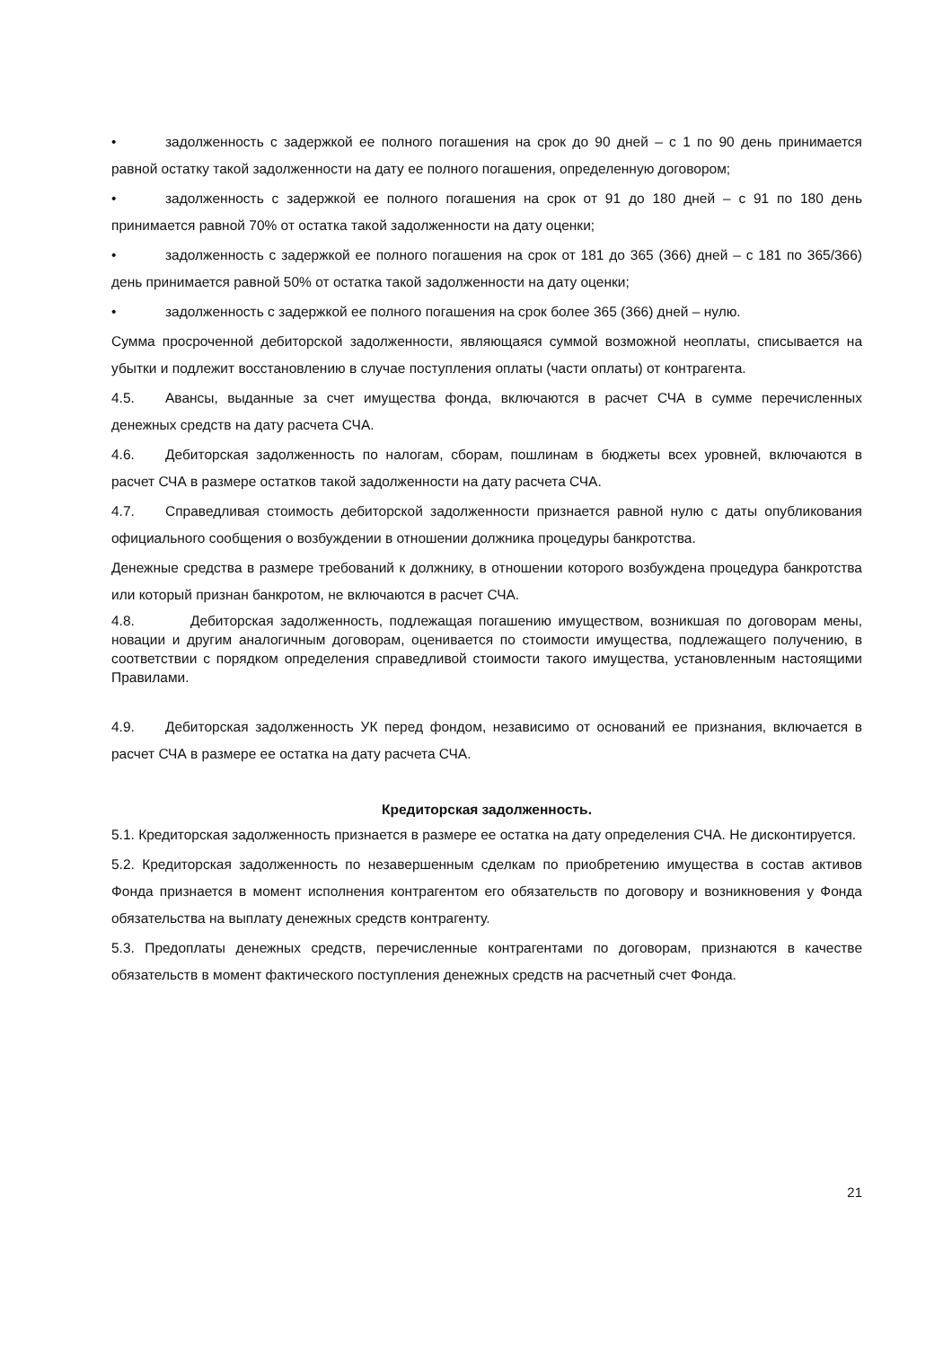• задолженность с задержкой ее полного погашения на срок до 90 дней – с 1 по 90 день принимается равной остатку такой задолженности на дату ее полного погашения, определенную договором;
• задолженность с задержкой ее полного погашения на срок от 91 до 180 дней – с 91 по 180 день принимается равной 70% от остатка такой задолженности на дату оценки;
• задолженность с задержкой ее полного погашения на срок от 181 до 365 (366) дней – с 181 по 365/366) день принимается равной 50% от остатка такой задолженности на дату оценки;
• задолженность с задержкой ее полного погашения на срок более 365 (366) дней – нулю.
Сумма просроченной дебиторской задолженности, являющаяся суммой возможной неоплаты, списывается на убытки и подлежит восстановлению в случае поступления оплаты (части оплаты) от контрагента.
4.5. Авансы, выданные за счет имущества фонда, включаются в расчет СЧА в сумме перечисленных денежных средств на дату расчета СЧА.
4.6. Дебиторская задолженность по налогам, сборам, пошлинам в бюджеты всех уровней, включаются в расчет СЧА в размере остатков такой задолженности на дату расчета СЧА.
4.7. Справедливая стоимость дебиторской задолженности признается равной нулю с даты опубликования официального сообщения о возбуждении в отношении должника процедуры банкротства.
Денежные средства в размере требований к должнику, в отношении которого возбуждена процедура банкротства или который признан банкротом, не включаются в расчет СЧА.
4.8. Дебиторская задолженность, подлежащая погашению имуществом, возникшая по договорам мены, новации и другим аналогичным договорам, оценивается по стоимости имущества, подлежащего получению, в соответствии с порядком определения справедливой стоимости такого имущества, установленным настоящими Правилами.
4.9. Дебиторская задолженность УК перед фондом, независимо от оснований ее признания, включается в расчет СЧА в размере ее остатка на дату расчета СЧА.
Кредиторская задолженность.
5.1. Кредиторская задолженность признается в размере ее остатка на дату определения СЧА. Не дисконтируется.
5.2. Кредиторская задолженность по незавершенным сделкам по приобретению имущества в состав активов Фонда признается в момент исполнения контрагентом его обязательств по договору и возникновения у Фонда обязательства на выплату денежных средств контрагенту.
5.3. Предоплаты денежных средств, перечисленные контрагентами по договорам, признаются в качестве обязательств в момент фактического поступления денежных средств на расчетный счет Фонда.
21